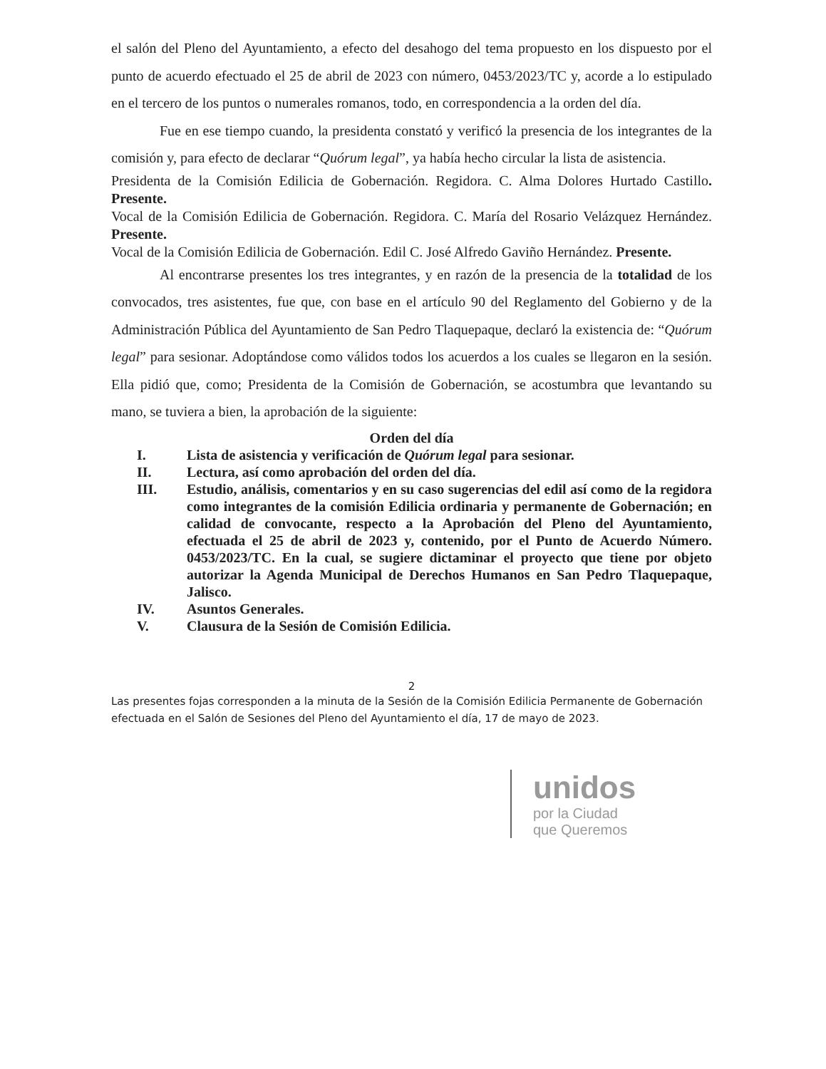el salón del Pleno del Ayuntamiento, a efecto del desahogo del tema propuesto en los dispuesto por el punto de acuerdo efectuado el 25 de abril de 2023 con número, 0453/2023/TC y, acorde a lo estipulado en el tercero de los puntos o numerales romanos, todo, en correspondencia a la orden del día.
Fue en ese tiempo cuando, la presidenta constató y verificó la presencia de los integrantes de la comisión y, para efecto de declarar “Quórum legal”, ya había hecho circular la lista de asistencia.
Presidenta de la Comisión Edilicia de Gobernación. Regidora. C. Alma Dolores Hurtado Castillo. Presente.
Vocal de la Comisión Edilicia de Gobernación. Regidora. C. María del Rosario Velázquez Hernández. Presente.
Vocal de la Comisión Edilicia de Gobernación. Edil C. José Alfredo Gaviño Hernández. Presente.
Al encontrarse presentes los tres integrantes, y en razón de la presencia de la totalidad de los convocados, tres asistentes, fue que, con base en el artículo 90 del Reglamento del Gobierno y de la Administración Pública del Ayuntamiento de San Pedro Tlaquepaque, declaró la existencia de: “Quórum legal” para sesionar. Adoptándose como válidos todos los acuerdos a los cuales se llegaron en la sesión. Ella pidió que, como; Presidenta de la Comisión de Gobernación, se acostumbra que levantando su mano, se tuviera a bien, la aprobación de la siguiente:
Orden del día
I. Lista de asistencia y verificación de Quórum legal para sesionar.
II. Lectura, así como aprobación del orden del día.
III. Estudio, análisis, comentarios y en su caso sugerencias del edil así como de la regidora como integrantes de la comisión Edilicia ordinaria y permanente de Gobernación; en calidad de convocante, respecto a la Aprobación del Pleno del Ayuntamiento, efectuada el 25 de abril de 2023 y, contenido, por el Punto de Acuerdo Número. 0453/2023/TC. En la cual, se sugiere dictaminar el proyecto que tiene por objeto autorizar la Agenda Municipal de Derechos Humanos en San Pedro Tlaquepaque, Jalisco.
IV. Asuntos Generales.
V. Clausura de la Sesión de Comisión Edilicia.
2
Las presentes fojas corresponden a la minuta de la Sesión de la Comisión Edilicia Permanente de Gobernación efectuada en el Salón de Sesiones del Pleno del Ayuntamiento el día, 17 de mayo de 2023.
unidos
por la Ciudad
que Queremos